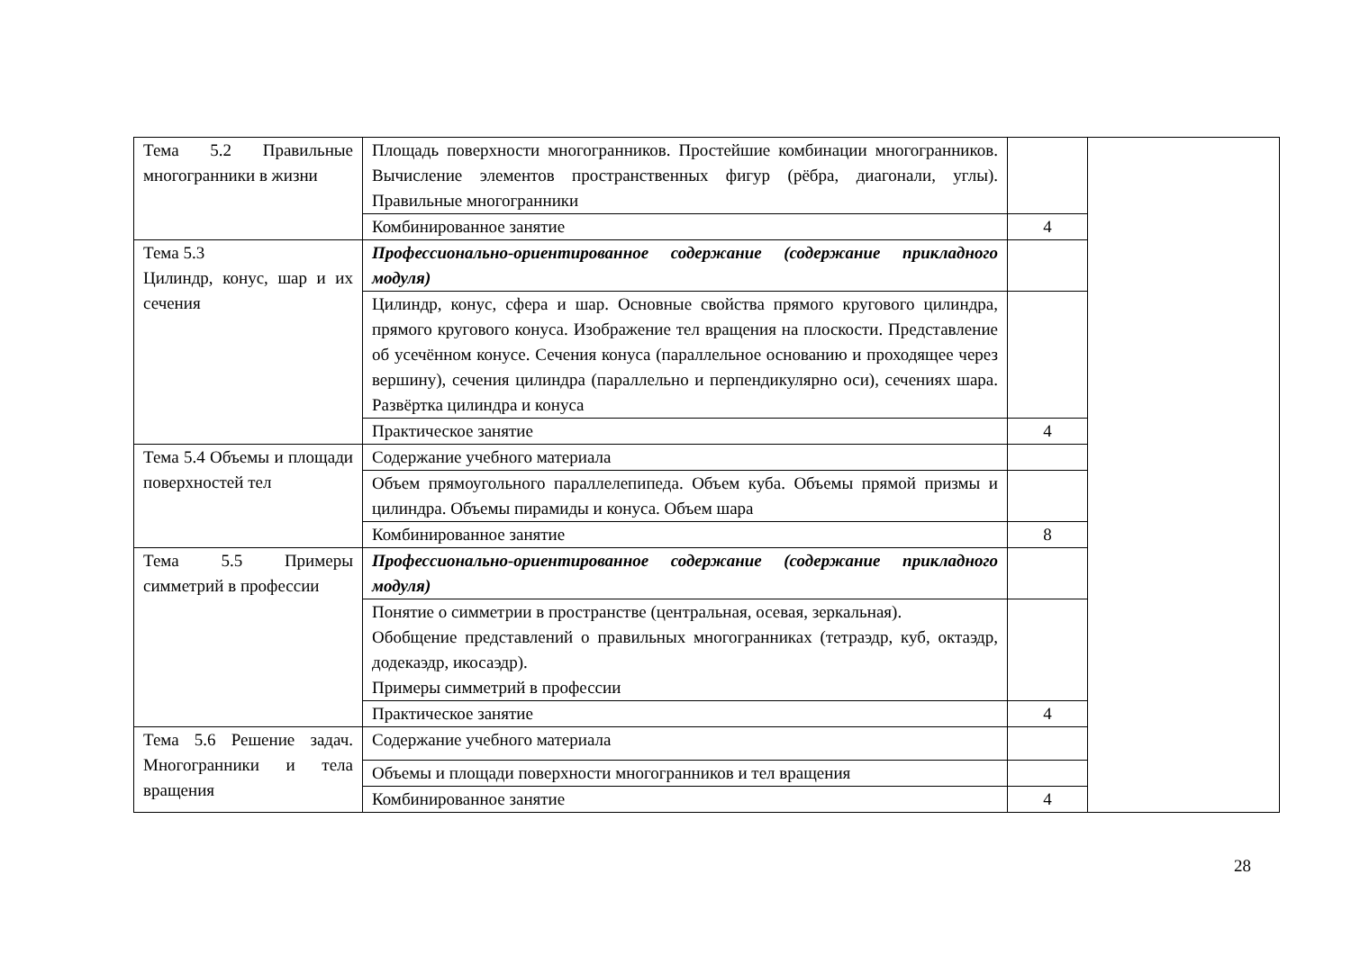| Тема 5.2 Правильные многогранники в жизни | Площадь поверхности многогранников. Простейшие комбинации многогранников. Вычисление элементов пространственных фигур (рёбра, диагонали, углы). Правильные многогранники | | |
| | Комбинированное занятие | 4 | |
| Тема 5.3 Цилиндр, конус, шар и их сечения | Профессионально-ориентированное содержание (содержание прикладного модуля) | | |
| | Цилиндр, конус, сфера и шар. Основные свойства прямого кругового цилиндра, прямого кругового конуса. Изображение тел вращения на плоскости. Представление об усечённом конусе. Сечения конуса (параллельное основанию и проходящее через вершину), сечения цилиндра (параллельно и перпендикулярно оси), сечениях шара. Развёртка цилиндра и конуса | | |
| | Практическое занятие | 4 | |
| Тема 5.4 Объемы и площади поверхностей тел | Содержание учебного материала | | |
| | Объем прямоугольного параллелепипеда. Объем куба. Объемы прямой призмы и цилиндра. Объемы пирамиды и конуса. Объем шара | | |
| | Комбинированное занятие | 8 | |
| Тема 5.5 Примеры симметрий в профессии | Профессионально-ориентированное содержание (содержание прикладного модуля) | | |
| | Понятие о симметрии в пространстве (центральная, осевая, зеркальная). Обобщение представлений о правильных многогранниках (тетраэдр, куб, октаэдр, додекаэдр, икосаэдр). Примеры симметрий в профессии | | |
| | Практическое занятие | 4 | |
| Тема 5.6 Решение задач. Многогранники и тела вращения | Содержание учебного материала | | |
| | Объемы и площади поверхности многогранников и тел вращения | | |
| | Комбинированное занятие | 4 | |
28